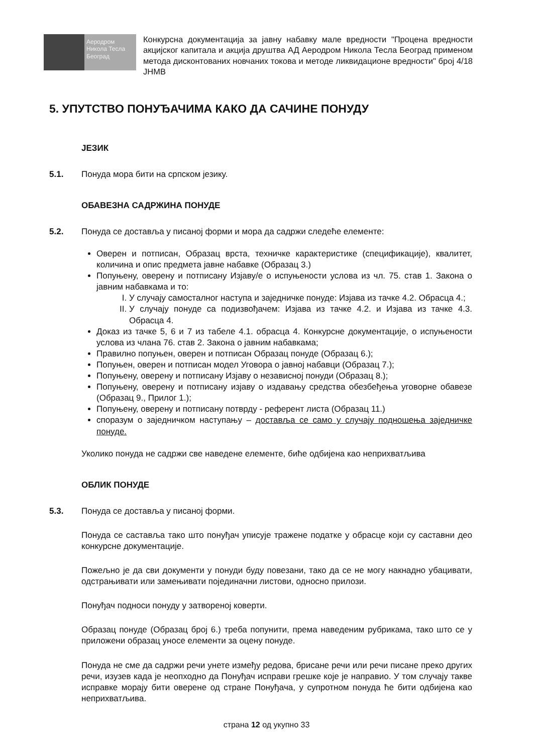Аеродром
Никола Тесла
Београд
Конкурсна документација за јавну набавку мале вредности "Процена вредности акцијског капитала и акција друштва АД Аеродром Никола Тесла Београд применом метода дисконтованих новчаних токова и методе ликвидационе вредности" број 4/18 ЈНМВ
5. УПУТСТВО ПОНУЂАЧИМА КАКО ДА САЧИНЕ ПОНУДУ
ЈЕЗИК
5.1. Понуда мора бити на српском језику.
ОБАВЕЗНА САДРЖИНА ПОНУДЕ
5.2. Понуда се доставља у писаној форми и мора да садржи следеће елементе:
Оверен и потписан, Образац врста, техничке карактеристике (спецификације), квалитет, количина и опис предмета јавне набавке (Образац 3.)
Попуњену, оверену и потписану Изјаву/е о испуњености услова из чл. 75. став 1. Закона о јавним набавкама и то:
I. У случају самосталног наступа и заједничке понуде: Изјава из тачке 4.2. Обрасца 4.;
II. У случају понуде са подизвођачем: Изјава из тачке 4.2. и Изјава из тачке 4.3. Обрасца 4.
Доказ из тачке 5, 6 и 7 из табеле 4.1. обрасца 4. Конкурсне документације, о испуњености услова из члана 76. став 2. Закона о јавним набавкама;
Правилно попуњен, оверен и потписан Образац понуде (Образац 6.);
Попуњен, оверен и потписан модел Уговора о јавној набавци (Образац 7.);
Попуњену, оверену и потписану Изјаву о независној понуди (Образац 8.);
Попуњену, оверену и потписану изјаву о издавању средства обезбеђења уговорне обавезе (Образац 9., Прилог 1.);
Попуњену, оверену и потписану потврду - референт листа (Образац 11.)
споразум о заједничком наступању – доставља се само у случају подношења заједничке понуде.
Уколико понуда не садржи све наведене елементе, биће одбијена као неприхватљива
ОБЛИК ПОНУДЕ
5.3. Понуда се доставља у писаној форми.
Понуда се саставља тако што понуђач уписује тражене податке у обрасце који су саставни део конкурсне документације.
Пожељно је да сви документи у понуди буду повезани, тако да се не могу накнадно убацивати, одстрањивати или замењивати појединачни листови, односно прилози.
Понуђач подноси понуду у затвореној коверти.
Образац понуде (Образац број 6.) треба попунити, према наведеним рубрикама, тако што се у приложени образац уносе елементи за оцену понуде.
Понуда не сме да садржи речи унете између редова, брисане речи или речи писане преко других речи, изузев када је неопходно да Понуђач исправи грешке које је направио. У том случају такве исправке морају бити оверене од стране Понуђача, у супротном понуда ће бити одбијена као неприхватљива.
страна 12 од укупно 33